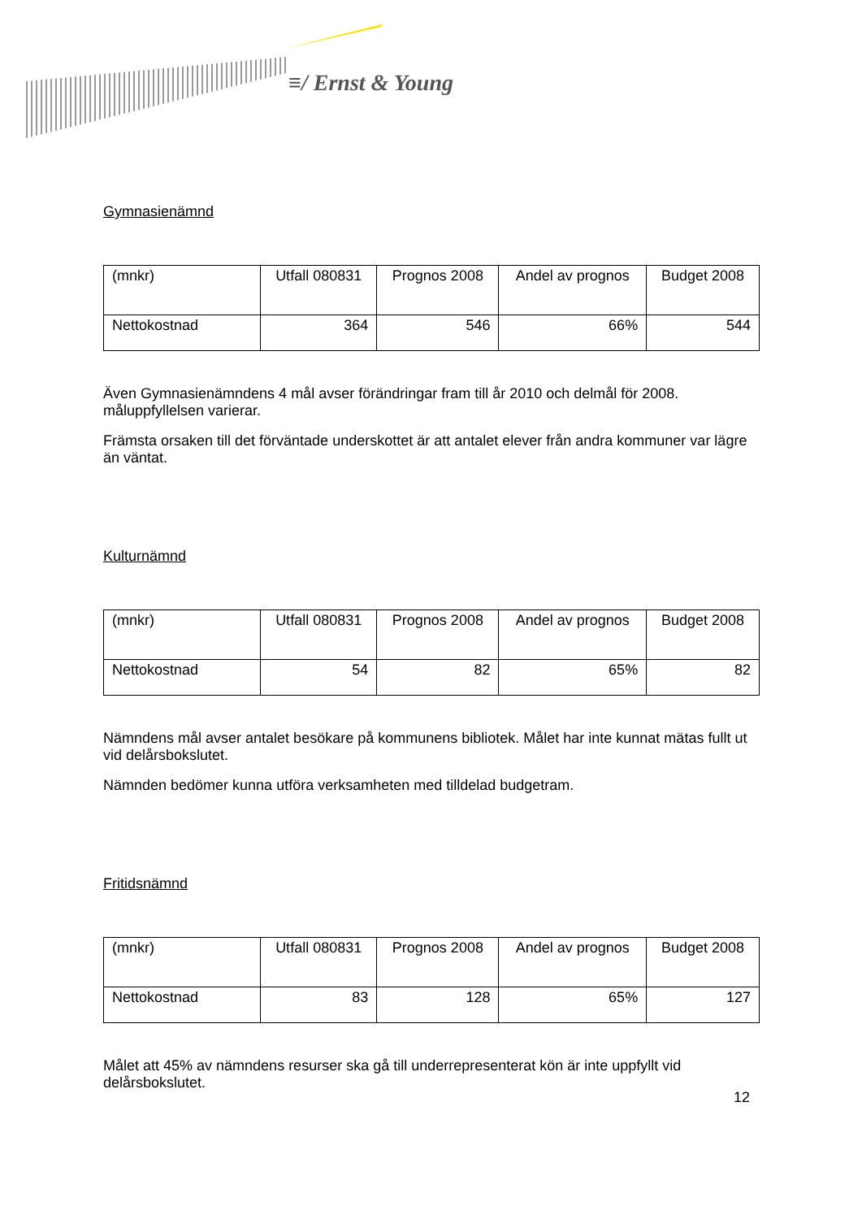≡/ Ernst & Young
Gymnasienämnd
| (mnkr) | Utfall 080831 | Prognos 2008 | Andel av prognos | Budget 2008 |
| Nettokostnad | 364 | 546 | 66% | 544 |
Även Gymnasienämndens 4 mål avser förändringar fram till år 2010 och delmål för 2008. måluppfyllelsen varierar.
Främsta orsaken till det förväntade underskottet är att antalet elever från andra kommuner var lägre än väntat.
Kulturnämnd
| (mnkr) | Utfall 080831 | Prognos 2008 | Andel av prognos | Budget 2008 |
| Nettokostnad | 54 | 82 | 65% | 82 |
Nämndens mål avser antalet besökare på kommunens bibliotek. Målet har inte kunnat mätas fullt ut vid delårsbokslutet.
Nämnden bedömer kunna utföra verksamheten med tilldelad budgetram.
Fritidsnämnd
| (mnkr) | Utfall 080831 | Prognos 2008 | Andel av prognos | Budget 2008 |
| Nettokostnad | 83 | 128 | 65% | 127 |
Målet att 45% av nämndens resurser ska gå till underrepresenterat kön är inte uppfyllt vid delårsbokslutet.
12